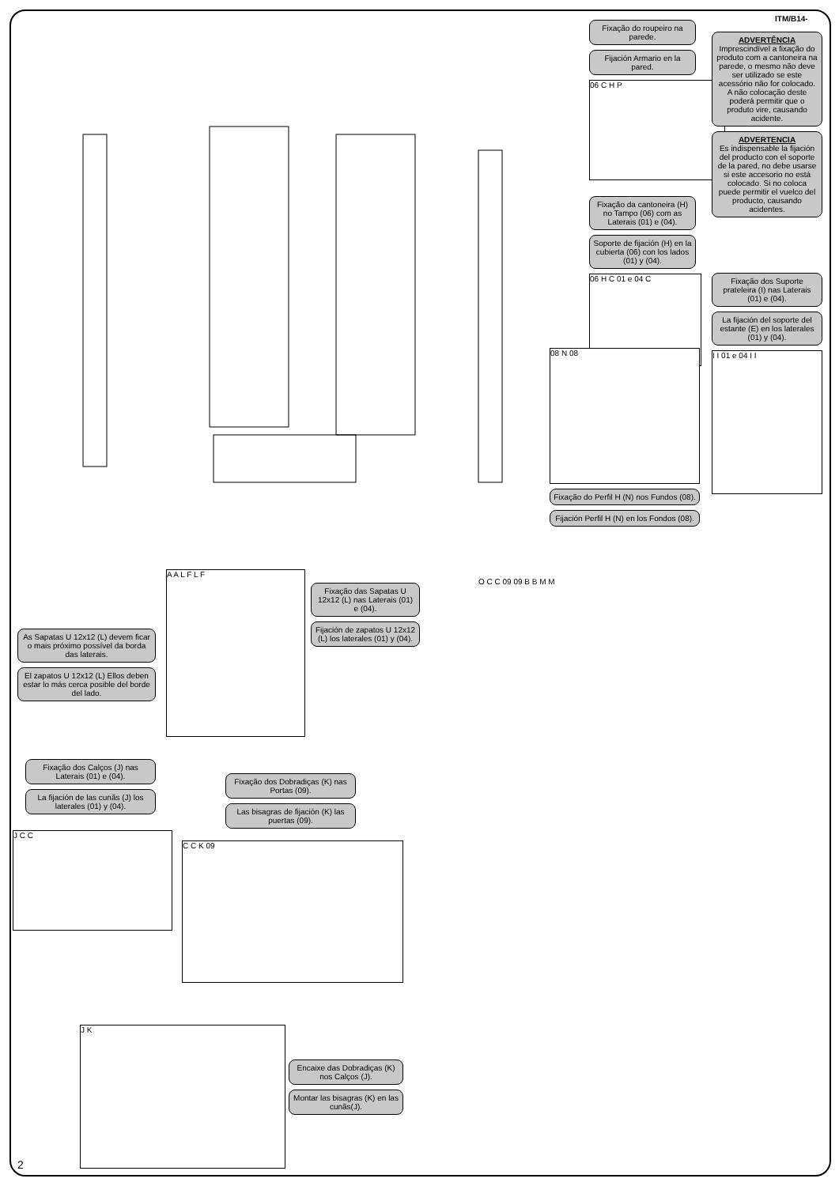ITM/B14-
Fixação do roupeiro na parede.
Fijación Armario en la pared.
06 C H P
Fixação da cantoneira (H) no Tampo (06) com as Laterais (01) e (04).
Soporte de fijación (H) en la cubierta (06) con los lados (01) y (04).
06 H C 01 e 04 C
ADVERTÊNCIA
Imprescindível a fixação do produto com a cantoneira na parede, o mesmo não deve ser utilizado se este acessório não for colocado. A não colocação deste poderá permitir que o produto vire, causando acidente.
ADVERTENCIA
Es indispensable la fijación del producto con el soporte de la pared, no debe usarse si este accesorio no está colocado. Si no coloca puede permitir el vuelco del producto, causando acidentes.
Fixação dos Suporte prateleira (I) nas Laterais (01) e (04).
La fijación del soporte del estante (E) en los laterales (01) y (04).
I I 01 e 04 I I
08 N 08
Fixação do Perfil H (N) nos Fundos (08).
Fijación Perfil H (N) en los Fondos (08).
As Sapatas U 12x12 (L) devem ficar o mais próximo possível da borda das laterais.
El zapatos U 12x12 (L) Ellos deben estar lo más cerca posible del borde del lado.
A A L F L F
Fixação das Sapatas U 12x12 (L) nas Laterais (01) e (04).
Fijación de zapatos U 12x12 (L) los laterales (01) y (04).
Fixação dos Calços (J) nas Laterais (01) e (04).
La fijación de las cunãs (J) los laterales (01) y (04).
J C C
Fixação dos Dobradiças (K) nas Portas (09).
Las bisagras de fijación (K) las puertas (09).
C C K 09
J K
Encaixe das Dobradiças (K) nos Calços (J).
Montar las bisagras (K) en las cunãs(J).
O C C 09 09 B B M M
2